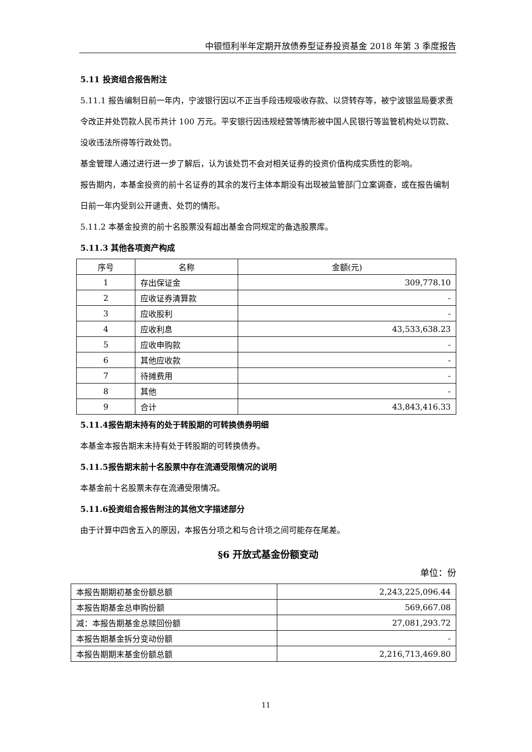中银恒利半年定期开放债券型证券投资基金 2018 年第 3 季度报告
5.11 投资组合报告附注
5.11.1 报告编制日前一年内，宁波银行因以不正当手段违规吸收存款、以贷转存等，被宁波银监局要求责令改正并处罚款人民币共计 100 万元。平安银行因违规经营等情形被中国人民银行等监管机构处以罚款、没收违法所得等行政处罚。
基金管理人通过进行进一步了解后，认为该处罚不会对相关证券的投资价值构成实质性的影响。
报告期内，本基金投资的前十名证券的其余的发行主体本期没有出现被监管部门立案调查，或在报告编制日前一年内受到公开谴责、处罚的情形。
5.11.2 本基金投资的前十名股票没有超出基金合同规定的备选股票库。
5.11.3 其他各项资产构成
| 序号 | 名称 | 金额(元) |
| --- | --- | --- |
| 1 | 存出保证金 | 309,778.10 |
| 2 | 应收证券清算款 | - |
| 3 | 应收股利 | - |
| 4 | 应收利息 | 43,533,638.23 |
| 5 | 应收申购款 | - |
| 6 | 其他应收款 | - |
| 7 | 待摊费用 | - |
| 8 | 其他 | - |
| 9 | 合计 | 43,843,416.33 |
5.11.4报告期末持有的处于转股期的可转换债券明细
本基金本报告期末未持有处于转股期的可转换债券。
5.11.5报告期末前十名股票中存在流通受限情况的说明
本基金前十名股票未存在流通受限情况。
5.11.6投资组合报告附注的其他文字描述部分
由于计算中四舍五入的原因，本报告分项之和与合计项之间可能存在尾差。
§6 开放式基金份额变动
单位：份
| 本报告期期初基金份额总额 | 2,243,225,096.44 |
| 本报告期基金总申购份额 | 569,667.08 |
| 减：本报告期基金总赎回份额 | 27,081,293.72 |
| 本报告期基金拆分变动份额 | - |
| 本报告期期末基金份额总额 | 2,216,713,469.80 |
11